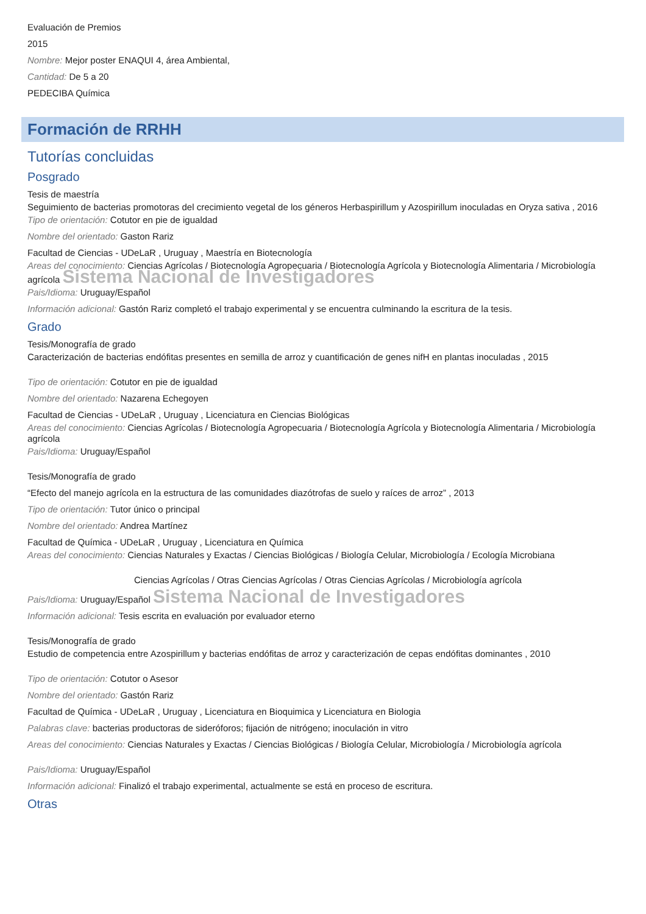Evaluación de Premios
2015
Nombre: Mejor poster ENAQUI 4, área Ambiental,
Cantidad: De 5 a 20
PEDECIBA Química
Formación de RRHH
Tutorías concluidas
Posgrado
Tesis de maestría
Seguimiento de bacterias promotoras del crecimiento vegetal de los géneros Herbaspirillum y Azospirillum inoculadas en Oryza sativa , 2016
Tipo de orientación: Cotutor en pie de igualdad
Nombre del orientado: Gaston Rariz
Facultad de Ciencias - UDeLaR , Uruguay , Maestría en Biotecnología
Areas del conocimiento: Ciencias Agrícolas / Biotecnología Agropecuaria / Biotecnología Agrícola y Biotecnología Alimentaria / Microbiología agrícola Sistema Nacional de Investigadores
Pais/Idioma: Uruguay/Español
Información adicional: Gastón Rariz completó el trabajo experimental y se encuentra culminando la escritura de la tesis.
Grado
Tesis/Monografía de grado
Caracterización de bacterias endófitas presentes en semilla de arroz y cuantificación de genes nifH en plantas inoculadas , 2015
Tipo de orientación: Cotutor en pie de igualdad
Nombre del orientado: Nazarena Echegoyen
Facultad de Ciencias - UDeLaR , Uruguay , Licenciatura en Ciencias Biológicas
Areas del conocimiento: Ciencias Agrícolas / Biotecnología Agropecuaria / Biotecnología Agrícola y Biotecnología Alimentaria / Microbiología agrícola
Pais/Idioma: Uruguay/Español
Tesis/Monografía de grado
“Efecto del manejo agrícola en la estructura de las comunidades diazótrofas de suelo y raíces de arroz” , 2013
Tipo de orientación: Tutor único o principal
Nombre del orientado: Andrea Martínez
Facultad de Química - UDeLaR , Uruguay , Licenciatura en Química
Areas del conocimiento: Ciencias Naturales y Exactas / Ciencias Biológicas / Biología Celular, Microbiología / Ecología Microbiana
Ciencias Agrícolas / Otras Ciencias Agrícolas / Otras Ciencias Agrícolas / Microbiología agrícola
Pais/Idioma: Uruguay/Español Sistema Nacional de Investigadores
Información adicional: Tesis escrita en evaluación por evaluador eterno
Tesis/Monografía de grado
Estudio de competencia entre Azospirillum y bacterias endófitas de arroz y caracterización de cepas endófitas dominantes , 2010
Tipo de orientación: Cotutor o Asesor
Nombre del orientado: Gastón Rariz
Facultad de Química - UDeLaR , Uruguay , Licenciatura en Bioquimica y Licenciatura en Biologia
Palabras clave: bacterias productoras de sideróforos; fijación de nitrógeno; inoculación in vitro
Areas del conocimiento: Ciencias Naturales y Exactas / Ciencias Biológicas / Biología Celular, Microbiología / Microbiología agrícola
Pais/Idioma: Uruguay/Español
Información adicional: Finalizó el trabajo experimental, actualmente se está en proceso de escritura.
Otras